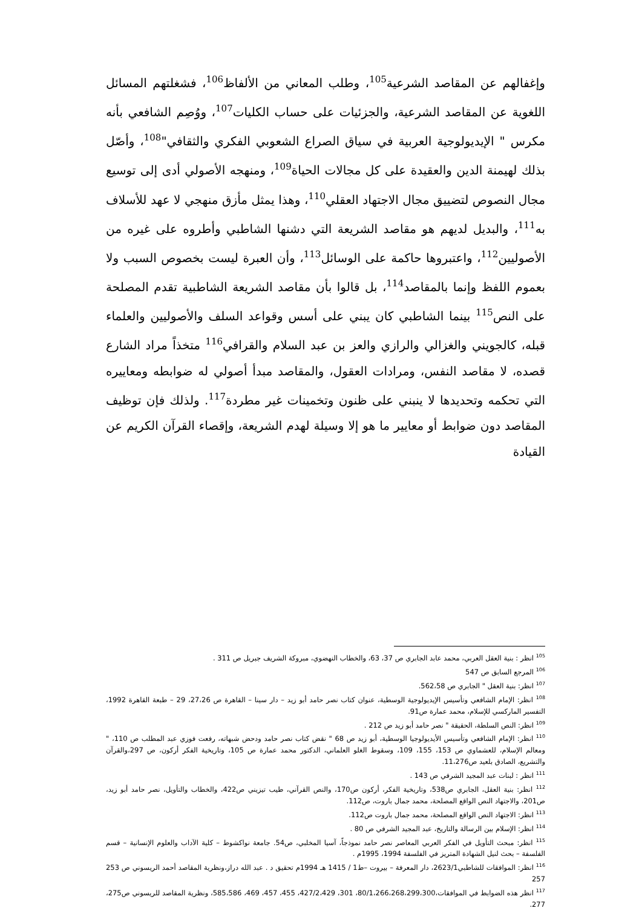وإغفالهم عن المقاصد الشرعية<sup>105</sup>، وطلب المعاني من الألفاظ<sup>106</sup>، فشغلتهم المسائل اللغوية عن المقاصد الشرعية، والجزئيات على حساب الكليات<sup>107</sup>، ووُصِم الشافعي بأنه مكرس " الإيديولوجية العربية في سياق الصراع الشعوبي الفكري والثقافي"<sup>108</sup>، وأصّل بذلك لهيمنة الدين والعقيدة على كل مجالات الحياة<sup>109</sup>، ومنهجه الأصولي أدى إلى توسيع مجال النصوص لتضييق مجال الاجتهاد العقلي<sup>110</sup>، وهذا يمثل مأزق منهجي لا عهد للأسلاف به<sup>111</sup>، والبديل لديهم هو مقاصد الشريعة التي دشنها الشاطبي وأطروه على غيره من الأصوليين<sup>112</sup>، واعتبروها حاكمة على الوسائل<sup>113</sup>، وأن العبرة ليست بخصوص السبب ولا بعموم اللفظ وإنما بالمقاصد<sup>114</sup>، بل قالوا بأن مقاصد الشريعة الشاطبية تقدم المصلحة على النص<sup>115</sup> بينما الشاطبي كان يبني على أسس وقواعد السلف والأصوليين والعلماء قبله، كالجويني والغزالي والرازي والعز بن عبد السلام والقرافي<sup>116</sup> متخذاً مراد الشارع قصده، لا مقاصد النفس، ومرادات العقول، والمقاصد مبدأ أصولي له ضوابطه ومعاييره التي تحكمه وتحديدها لا ينبني على ظنون وتخمينات غير مطردة<sup>117</sup>. ولذلك فإن توظيف المقاصد دون ضوابط أو معايير ما هو إلا وسيلة لهدم الشريعة، وإقصاء القرآن الكريم عن القيادة
<sup>105</sup> انظر : بنية العقل العربي، محمد عابد الجابري ص 37، 63، والخطاب النهضوي، مبروكة الشريف جبريل ص 311 .
<sup>106</sup> المرجع السابق ص 547
<sup>107</sup> انظر: بنية العقل " الجابري ص 562،58.
<sup>108</sup> انظر: الإمام الشافعي وتأسيس الإيديولوجية الوسطية، عنوان كتاب نصر حامد أبو زيد – دار سينا – القاهرة ص 27،26، 29 – طبعة القاهرة 1992، التفسير الماركسي للإسلام، محمد عمارة ص91.
<sup>109</sup> انظر: النص السلطة، الحقيقة " نصر حامد أبو زيد ص 212 .
<sup>110</sup> انظر: الإمام الشافعي وتأسيس الأيديولوجيا الوسطية، أبو زيد ص 68 " نقض كتاب نصر حامد ودحض شبهاته، رفعت فوزي عبد المطلب ص 110، " ومعالم الإسلام، للعشماوي ص 153، 155، 109، وسقوط الغلو العلماني، الدكتور محمد عمارة ص 105، وتاريخية الفكر أركون، ص 297،والقرآن والتشريع، الصادق بلعيد ص11،276.
<sup>111</sup> انظر : لبنات عبد المجيد الشرفي ص 143 .
<sup>112</sup> انظر: بنية العقل، الجابري ص538، وتاريخية الفكر، أركون ص170، والنص القرآني، طيب تيزيني ص422، والخطاب والتأويل، نصر حامد أبو زيد، ص201، والاجتهاد النص الواقع المصلحة، محمد جمال باروت، ص112.
<sup>113</sup> انظر: الاجتهاد النص الواقع المصلحة، محمد جمال باروت ص112.
<sup>114</sup> انظر: الإسلام بين الرسالة والتاريخ، عبد المجيد الشرفي ص 80 .
<sup>115</sup> انظر: مبحث التأويل في الفكر العربي المعاصر نصر حامد نموذجاً، آسيا المخلبي، ص54. جامعة نواكشوط – كلية الآداب والعلوم الإنسانية – قسم الفلسفة – بحث لنيل الشهادة المتريز في الفلسفة 1994، 1995م .
<sup>116</sup> انظر: الموافقات للشاطبي2623/1، دار المعرفة – بيروت –ط1 / 1415 هـ 1994م تحقيق د . عبد الله دراز،ونظرية المقاصد أحمد الريسوني ص 253 257
<sup>117</sup> انظر هذه الضوابط في الموافقات،80/1،266،268،299،300، 301، 427/2،429، 455، 457، 469، 585،586، ونظرية المقاصد للريسوني ص275، 277.